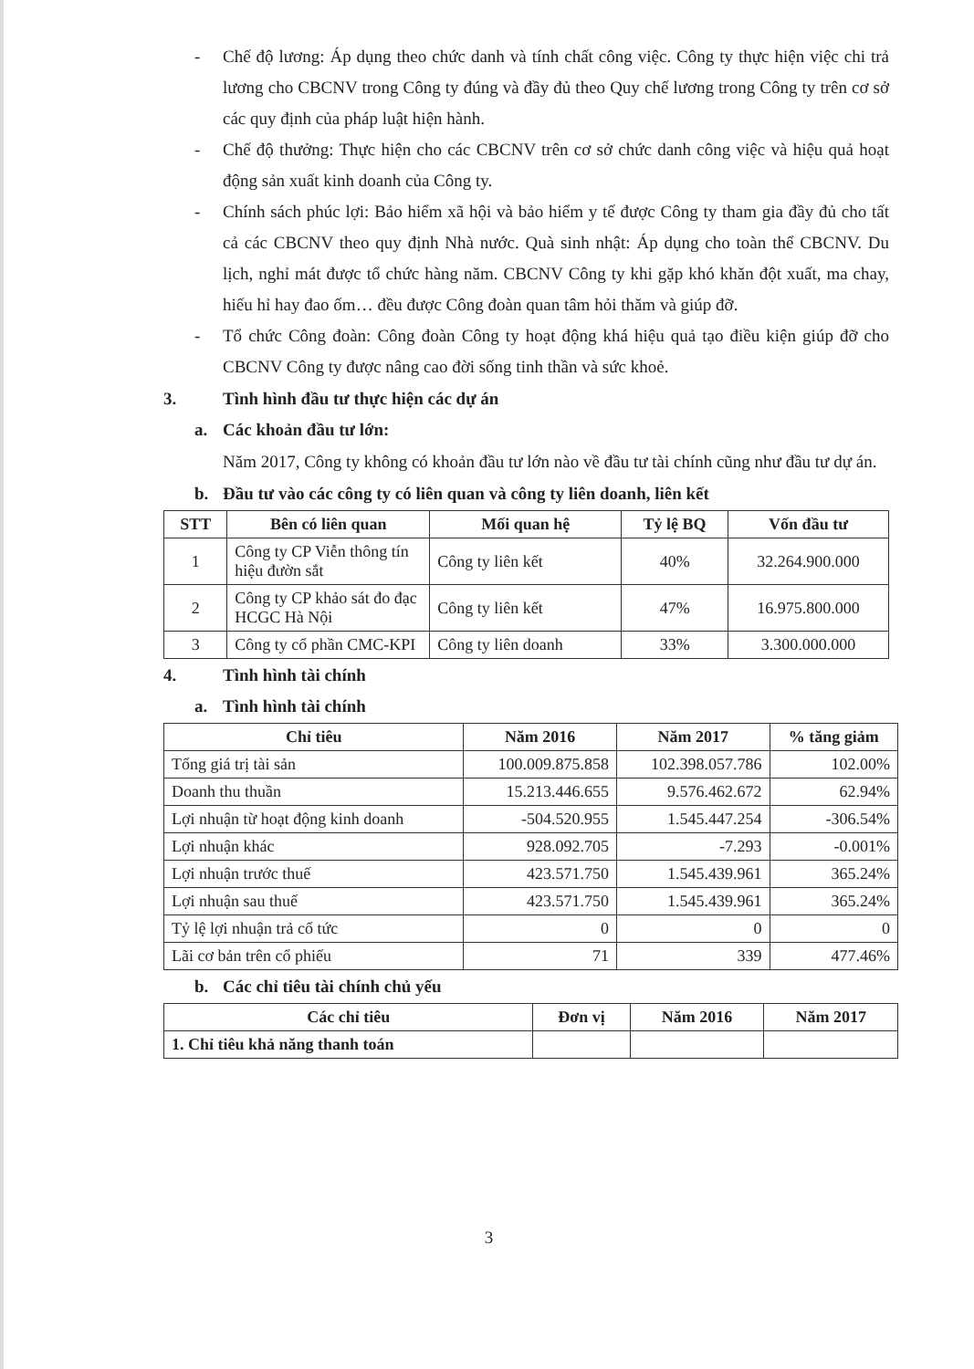- Chế độ lương: Áp dụng theo chức danh và tính chất công việc. Công ty thực hiện việc chi trả lương cho CBCNV trong Công ty đúng và đầy đủ theo Quy chế lương trong Công ty trên cơ sở các quy định của pháp luật hiện hành.
- Chế độ thưởng: Thực hiện cho các CBCNV trên cơ sở chức danh công việc và hiệu quả hoạt động sản xuất kinh doanh của Công ty.
- Chính sách phúc lợi: Bảo hiểm xã hội và bảo hiểm y tế được Công ty tham gia đầy đủ cho tất cả các CBCNV theo quy định Nhà nước. Quà sinh nhật: Áp dụng cho toàn thể CBCNV. Du lịch, nghỉ mát được tổ chức hàng năm. CBCNV Công ty khi gặp khó khăn đột xuất, ma chay, hiếu hỉ hay đao ốm… đều được Công đoàn quan tâm hỏi thăm và giúp đỡ.
- Tổ chức Công đoàn: Công đoàn Công ty hoạt động khá hiệu quả tạo điều kiện giúp đỡ cho CBCNV Công ty được nâng cao đời sống tinh thần và sức khoẻ.
3. Tình hình đầu tư thực hiện các dự án
a. Các khoản đầu tư lớn:
Năm 2017, Công ty không có khoản đầu tư lớn nào về đầu tư tài chính cũng như đầu tư dự án.
b. Đầu tư vào các công ty có liên quan và công ty liên doanh, liên kết
| STT | Bên có liên quan | Mối quan hệ | Tỷ lệ BQ | Vốn đầu tư |
| --- | --- | --- | --- | --- |
| 1 | Công ty CP Viễn thông tín hiệu đườn sắt | Công ty liên kết | 40% | 32.264.900.000 |
| 2 | Công ty CP khảo sát đo đạc HCGC Hà Nội | Công ty liên kết | 47% | 16.975.800.000 |
| 3 | Công ty cổ phần CMC-KPI | Công ty liên doanh | 33% | 3.300.000.000 |
4. Tình hình tài chính
a. Tình hình tài chính
| Chỉ tiêu | Năm 2016 | Năm 2017 | % tăng giảm |
| --- | --- | --- | --- |
| Tổng giá trị tài sản | 100.009.875.858 | 102.398.057.786 | 102.00% |
| Doanh thu thuần | 15.213.446.655 | 9.576.462.672 | 62.94% |
| Lợi nhuận từ hoạt động kinh doanh | -504.520.955 | 1.545.447.254 | -306.54% |
| Lợi nhuận khác | 928.092.705 | -7.293 | -0.001% |
| Lợi nhuận trước thuế | 423.571.750 | 1.545.439.961 | 365.24% |
| Lợi nhuận sau thuế | 423.571.750 | 1.545.439.961 | 365.24% |
| Tỷ lệ lợi nhuận trả cổ tức | 0 | 0 | 0 |
| Lãi cơ bản trên cổ phiếu | 71 | 339 | 477.46% |
b. Các chỉ tiêu tài chính chủ yếu
| Các chỉ tiêu | Đơn vị | Năm 2016 | Năm 2017 |
| --- | --- | --- | --- |
| 1. Chỉ tiêu khả năng thanh toán | | | |
3